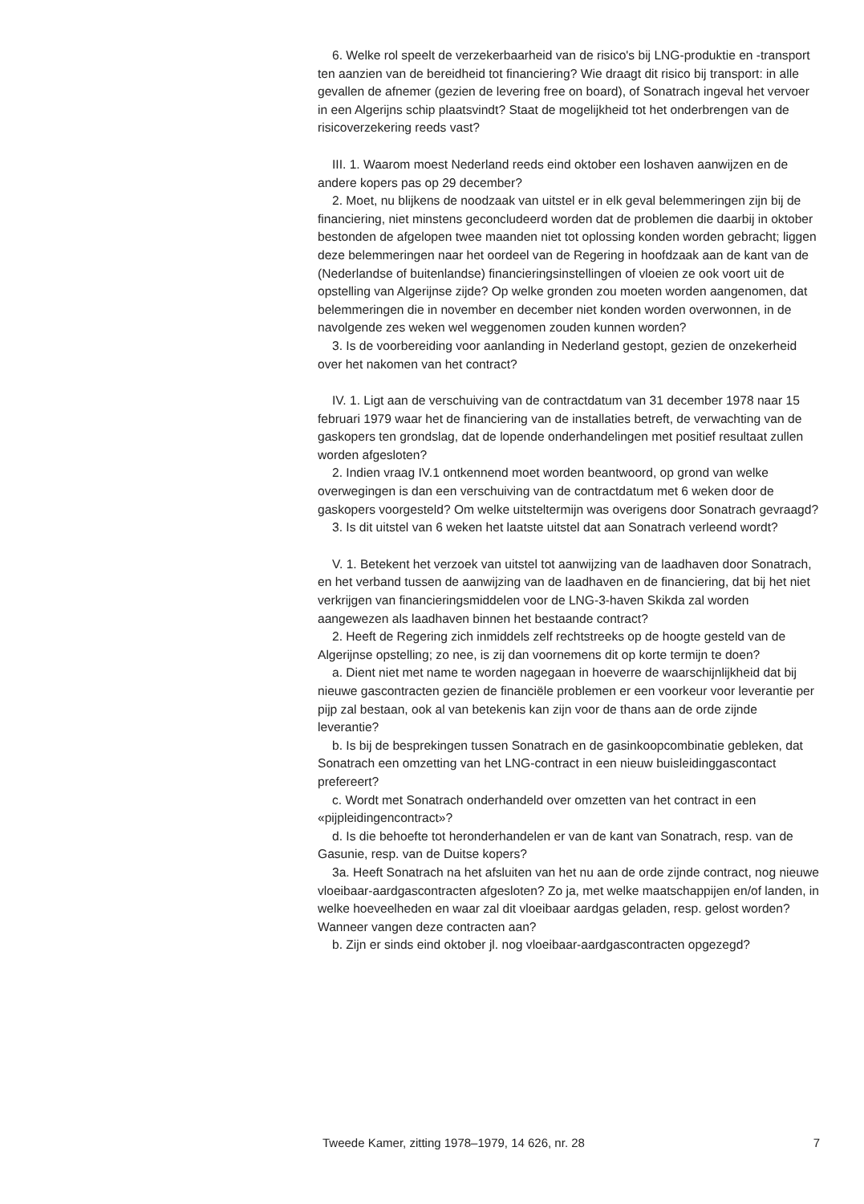6. Welke rol speelt de verzekerbaarheid van de risico's bij LNG-produktie en -transport ten aanzien van de bereidheid tot financiering? Wie draagt dit risico bij transport: in alle gevallen de afnemer (gezien de levering free on board), of Sonatrach ingeval het vervoer in een Algerijns schip plaatsvindt? Staat de mogelijkheid tot het onderbrengen van de risicoverzekering reeds vast?
III. 1. Waarom moest Nederland reeds eind oktober een loshaven aanwijzen en de andere kopers pas op 29 december?
2. Moet, nu blijkens de noodzaak van uitstel er in elk geval belemmeringen zijn bij de financiering, niet minstens geconcludeerd worden dat de problemen die daarbij in oktober bestonden de afgelopen twee maanden niet tot oplossing konden worden gebracht; liggen deze belemmeringen naar het oordeel van de Regering in hoofdzaak aan de kant van de (Nederlandse of buitenlandse) financieringsinstellingen of vloeien ze ook voort uit de opstelling van Algerijnse zijde? Op welke gronden zou moeten worden aangenomen, dat belemmeringen die in november en december niet konden worden overwonnen, in de navolgende zes weken wel weggenomen zouden kunnen worden?
3. Is de voorbereiding voor aanlanding in Nederland gestopt, gezien de onzekerheid over het nakomen van het contract?
IV. 1. Ligt aan de verschuiving van de contractdatum van 31 december 1978 naar 15 februari 1979 waar het de financiering van de installaties betreft, de verwachting van de gaskopers ten grondslag, dat de lopende onderhandelingen met positief resultaat zullen worden afgesloten?
2. Indien vraag IV.1 ontkennend moet worden beantwoord, op grond van welke overwegingen is dan een verschuiving van de contractdatum met 6 weken door de gaskopers voorgesteld? Om welke uitsteltermijn was overigens door Sonatrach gevraagd?
3. Is dit uitstel van 6 weken het laatste uitstel dat aan Sonatrach verleend wordt?
V. 1. Betekent het verzoek van uitstel tot aanwijzing van de laadhaven door Sonatrach, en het verband tussen de aanwijzing van de laadhaven en de financiering, dat bij het niet verkrijgen van financieringsmiddelen voor de LNG-3-haven Skikda zal worden aangewezen als laadhaven binnen het bestaande contract?
2. Heeft de Regering zich inmiddels zelf rechtstreeks op de hoogte gesteld van de Algerijnse opstelling; zo nee, is zij dan voornemens dit op korte termijn te doen?
a. Dient niet met name te worden nagegaan in hoeverre de waarschijnlijkheid dat bij nieuwe gascontracten gezien de financiële problemen er een voorkeur voor leverantie per pijp zal bestaan, ook al van betekenis kan zijn voor de thans aan de orde zijnde leverantie?
b. Is bij de besprekingen tussen Sonatrach en de gasinkoopcombinatie gebleken, dat Sonatrach een omzetting van het LNG-contract in een nieuw buisleidinggascontact prefereert?
c. Wordt met Sonatrach onderhandeld over omzetten van het contract in een «pijpleidingencontract»?
d. Is die behoefte tot heronderhandelen er van de kant van Sonatrach, resp. van de Gasunie, resp. van de Duitse kopers?
3a. Heeft Sonatrach na het afsluiten van het nu aan de orde zijnde contract, nog nieuwe vloeibaar-aardgascontracten afgesloten? Zo ja, met welke maatschappijen en/of landen, in welke hoeveelheden en waar zal dit vloeibaar aardgas geladen, resp. gelost worden? Wanneer vangen deze contracten aan?
b. Zijn er sinds eind oktober jl. nog vloeibaar-aardgascontracten opgezegd?
Tweede Kamer, zitting 1978–1979, 14 626, nr. 28 7